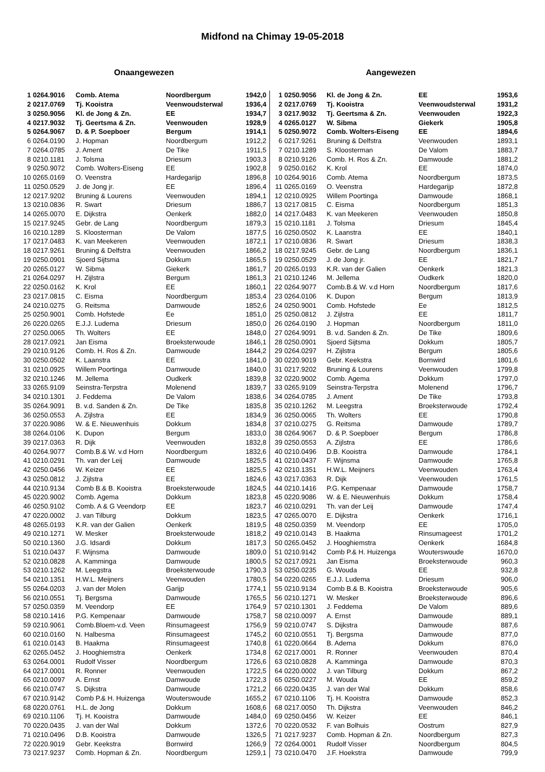Midfond na Chimay 19-05-2018
Onaangewezen Aangewezen
| 1 | 0264.9016 | Comb. Atema | Noordbergum | 1942,0 |
| 2 | 0217.0769 | Tj. Kooistra | Veenwoudsterwal | 1936,4 |
| 3 | 0250.9056 | Kl. de Jong & Zn. | EE | 1934,7 |
| 4 | 0217.9032 | Tj. Geertsma & Zn. | Veenwouden | 1928,9 |
| 5 | 0264.9067 | D. & P. Soepboer | Bergum | 1914,1 |
| 6 | 0264.0190 | J. Hopman | Noordbergum | 1912,2 |
| 7 | 0264.0785 | J. Ament | De Tike | 1911,5 |
| 8 | 0210.1181 | J. Tolsma | Driesum | 1903,3 |
| 9 | 0250.9072 | Comb. Wolters-Eiseng | EE | 1902,8 |
| 10 | 0265.0169 | O. Veenstra | Hardegarijp | 1896,8 |
| 11 | 0250.0529 | J. de Jong jr. | EE | 1896,4 |
| 12 | 0217.9202 | Bruning & Lourens | Veenwouden | 1894,1 |
| 13 | 0210.0836 | R. Swart | Driesum | 1886,7 |
| 14 | 0265.0070 | E. Dijkstra | Oenkerk | 1882,0 |
| 15 | 0217.9245 | Gebr. de Lang | Noordbergum | 1879,3 |
| 16 | 0210.1289 | S. Kloosterman | De Valom | 1877,5 |
| 17 | 0217.0483 | K. van Meekeren | Veenwouden | 1872,1 |
| 18 | 0217.9261 | Bruning & Delfstra | Veenwouden | 1866,2 |
| 19 | 0250.0901 | Sjoerd Sijtsma | Dokkum | 1865,5 |
| 20 | 0265.0127 | W. Sibma | Giekerk | 1861,7 |
| 21 | 0264.0297 | H. Zijlstra | Bergum | 1861,3 |
| 22 | 0250.0162 | K. Krol | EE | 1860,1 |
| 23 | 0217.0815 | C. Eisma | Noordbergum | 1853,4 |
| 24 | 0210.0275 | G. Reitsma | Damwoude | 1852,6 |
| 25 | 0250.9001 | Comb. Hofstede | Ee | 1851,0 |
| 26 | 0220.0265 | E.J.J. Ludema | Driesum | 1850,0 |
| 27 | 0250.0065 | Th. Wolters | EE | 1848,0 |
| 28 | 0217.0921 | Jan Eisma | Broeksterwoude | 1846,1 |
| 29 | 0210.9126 | Comb. H. Ros & Zn. | Damwoude | 1844,2 |
| 30 | 0250.0502 | K. Laanstra | EE | 1841,0 |
| 31 | 0210.0925 | Willem Poortinga | Damwoude | 1840,0 |
| 32 | 0210.1246 | M. Jellema | Oudkerk | 1839,8 |
| 33 | 0265.9109 | Seinstra-Terpstra | Molenend | 1839,7 |
| 34 | 0210.1301 | J. Feddema | De Valom | 1838,6 |
| 35 | 0264.9091 | B. v.d. Sanden & Zn. | De Tike | 1835,8 |
| 36 | 0250.0553 | A. Zijlstra | EE | 1834,9 |
| 37 | 0220.9086 | W. & E. Nieuwenhuis | Dokkum | 1834,8 |
| 38 | 0264.0106 | K. Dupon | Bergum | 1833,0 |
| 39 | 0217.0363 | R. Dijk | Veenwouden | 1832,8 |
| 40 | 0264.9077 | Comb.B.& W. v.d Horn | Noordbergum | 1832,6 |
| 41 | 0210.0291 | Th. van der Leij | Damwoude | 1825,5 |
| 42 | 0250.0456 | W. Keizer | EE | 1825,5 |
| 43 | 0250.0812 | J. Zijlstra | EE | 1824,6 |
| 44 | 0210.9134 | Comb B.& B. Kooistra | Broeksterwoude | 1824,5 |
| 45 | 0220.9002 | Comb. Agema | Dokkum | 1823,8 |
| 46 | 0250.9102 | Comb. A & G Veendorp | EE | 1823,7 |
| 47 | 0220.0002 | J. van Tilburg | Dokkum | 1823,5 |
| 48 | 0265.0193 | K.R. van der Galien | Oenkerk | 1819,5 |
| 49 | 0210.1271 | W. Mesker | Broeksterwoude | 1818,2 |
| 50 | 0210.1360 | J.G. Idsardi | Dokkum | 1817,3 |
| 51 | 0210.0437 | F. Wijnsma | Damwoude | 1809,0 |
| 52 | 0210.0828 | A. Kamminga | Damwoude | 1800,5 |
| 53 | 0210.1262 | M. Leegstra | Broeksterwoude | 1790,3 |
| 54 | 0210.1351 | H.W.L. Meijners | Veenwouden | 1780,5 |
| 55 | 0264.0203 | J. van der Molen | Garijp | 1774,1 |
| 56 | 0210.0551 | Tj. Bergsma | Damwoude | 1765,5 |
| 57 | 0250.0359 | M. Veendorp | EE | 1764,9 |
| 58 | 0210.1416 | P.G. Kempenaar | Damwoude | 1758,7 |
| 59 | 0210.9061 | Comb.Bloem-v.d. Veen | Rinsumageest | 1756,9 |
| 60 | 0210.0160 | N. Halbesma | Rinsumageest | 1745,2 |
| 61 | 0210.0143 | B. Haakma | Rinsumageest | 1740,8 |
| 62 | 0265.0452 | J. Hooghiemstra | Oenkerk | 1734,8 |
| 63 | 0264.0001 | Rudolf Visser | Noordbergum | 1726,6 |
| 64 | 0217.0001 | R. Ronner | Veenwouden | 1722,5 |
| 65 | 0210.0097 | A. Ernst | Damwoude | 1722,3 |
| 66 | 0210.0747 | S. Dijkstra | Damwoude | 1721,2 |
| 67 | 0210.9142 | Comb P.& H. Huizenga | Wouterswoude | 1655,2 |
| 68 | 0220.0761 | H.L. de Jong | Dokkum | 1608,6 |
| 69 | 0210.1106 | Tj. H. Kooistra | Damwoude | 1484,0 |
| 70 | 0220.0435 | J. van der Wal | Dokkum | 1372,6 |
| 71 | 0210.0496 | D.B. Kooistra | Damwoude | 1326,5 |
| 72 | 0220.9019 | Gebr. Keekstra | Bornwird | 1266,9 |
| 73 | 0217.9237 | Comb. Hopman & Zn. | Noordbergum | 1259,1 |
| 1 | 0250.9056 | Kl. de Jong & Zn. | EE | 1953,6 |
| 2 | 0217.0769 | Tj. Kooistra | Veenwoudsterwal | 1931,2 |
| 3 | 0217.9032 | Tj. Geertsma & Zn. | Veenwouden | 1922,3 |
| 4 | 0265.0127 | W. Sibma | Giekerk | 1905,8 |
| 5 | 0250.9072 | Comb. Wolters-Eiseng | EE | 1894,6 |
| 6 | 0217.9261 | Bruning & Delfstra | Veenwouden | 1893,1 |
| 7 | 0210.1289 | S. Kloosterman | De Valom | 1883,7 |
| 8 | 0210.9126 | Comb. H. Ros & Zn. | Damwoude | 1881,2 |
| 9 | 0250.0162 | K. Krol | EE | 1874,0 |
| 10 | 0264.9016 | Comb. Atema | Noordbergum | 1873,5 |
| 11 | 0265.0169 | O. Veenstra | Hardegarijp | 1872,8 |
| 12 | 0210.0925 | Willem Poortinga | Damwoude | 1868,1 |
| 13 | 0217.0815 | C. Eisma | Noordbergum | 1851,3 |
| 14 | 0217.0483 | K. van Meekeren | Veenwouden | 1850,8 |
| 15 | 0210.1181 | J. Tolsma | Driesum | 1845,4 |
| 16 | 0250.0502 | K. Laanstra | EE | 1840,1 |
| 17 | 0210.0836 | R. Swart | Driesum | 1838,3 |
| 18 | 0217.9245 | Gebr. de Lang | Noordbergum | 1836,1 |
| 19 | 0250.0529 | J. de Jong jr. | EE | 1821,7 |
| 20 | 0265.0193 | K.R. van der Galien | Oenkerk | 1821,3 |
| 21 | 0210.1246 | M. Jellema | Oudkerk | 1820,0 |
| 22 | 0264.9077 | Comb.B.& W. v.d Horn | Noordbergum | 1817,6 |
| 23 | 0264.0106 | K. Dupon | Bergum | 1813,9 |
| 24 | 0250.9001 | Comb. Hofstede | Ee | 1812,5 |
| 25 | 0250.0812 | J. Zijlstra | EE | 1811,7 |
| 26 | 0264.0190 | J. Hopman | Noordbergum | 1811,0 |
| 27 | 0264.9091 | B. v.d. Sanden & Zn. | De Tike | 1809,6 |
| 28 | 0250.0901 | Sjoerd Sijtsma | Dokkum | 1805,7 |
| 29 | 0264.0297 | H. Zijlstra | Bergum | 1805,6 |
| 30 | 0220.9019 | Gebr. Keekstra | Bornwird | 1801,6 |
| 31 | 0217.9202 | Bruning & Lourens | Veenwouden | 1799,8 |
| 32 | 0220.9002 | Comb. Agema | Dokkum | 1797,0 |
| 33 | 0265.9109 | Seinstra-Terpstra | Molenend | 1796,7 |
| 34 | 0264.0785 | J. Ament | De Tike | 1793,8 |
| 35 | 0210.1262 | M. Leegstra | Broeksterwoude | 1792,4 |
| 36 | 0250.0065 | Th. Wolters | EE | 1790,8 |
| 37 | 0210.0275 | G. Reitsma | Damwoude | 1789,7 |
| 38 | 0264.9067 | D. & P. Soepboer | Bergum | 1786,8 |
| 39 | 0250.0553 | A. Zijlstra | EE | 1786,6 |
| 40 | 0210.0496 | D.B. Kooistra | Damwoude | 1784,1 |
| 41 | 0210.0437 | F. Wijnsma | Damwoude | 1765,8 |
| 42 | 0210.1351 | H.W.L. Meijners | Veenwouden | 1763,4 |
| 43 | 0217.0363 | R. Dijk | Veenwouden | 1761,5 |
| 44 | 0210.1416 | P.G. Kempenaar | Damwoude | 1758,7 |
| 45 | 0220.9086 | W. & E. Nieuwenhuis | Dokkum | 1758,4 |
| 46 | 0210.0291 | Th. van der Leij | Damwoude | 1747,4 |
| 47 | 0265.0070 | E. Dijkstra | Oenkerk | 1716,1 |
| 48 | 0250.0359 | M. Veendorp | EE | 1705,0 |
| 49 | 0210.0143 | B. Haakma | Rinsumageest | 1701,2 |
| 50 | 0265.0452 | J. Hooghiemstra | Oenkerk | 1684,8 |
| 51 | 0210.9142 | Comb P.& H. Huizenga | Wouterswoude | 1670,0 |
| 52 | 0217.0921 | Jan Eisma | Broeksterwoude | 960,3 |
| 53 | 0250.0235 | G. Wouda | EE | 932,8 |
| 54 | 0220.0265 | E.J.J. Ludema | Driesum | 906,0 |
| 55 | 0210.9134 | Comb B.& B. Kooistra | Broeksterwoude | 905,6 |
| 56 | 0210.1271 | W. Mesker | Broeksterwoude | 896,6 |
| 57 | 0210.1301 | J. Feddema | De Valom | 889,6 |
| 58 | 0210.0097 | A. Ernst | Damwoude | 889,1 |
| 59 | 0210.0747 | S. Dijkstra | Damwoude | 887,6 |
| 60 | 0210.0551 | Tj. Bergsma | Damwoude | 877,0 |
| 61 | 0220.0664 | B. Adema | Dokkum | 876,0 |
| 62 | 0217.0001 | R. Ronner | Veenwouden | 870,4 |
| 63 | 0210.0828 | A. Kamminga | Damwoude | 870,3 |
| 64 | 0220.0002 | J. van Tilburg | Dokkum | 867,2 |
| 65 | 0250.0227 | M. Wouda | EE | 859,2 |
| 66 | 0220.0435 | J. van der Wal | Dokkum | 858,6 |
| 67 | 0210.1106 | Tj. H. Kooistra | Damwoude | 852,3 |
| 68 | 0217.0050 | Th. Dijkstra | Veenwouden | 846,2 |
| 69 | 0250.0456 | W. Keizer | EE | 846,1 |
| 70 | 0220.0532 | F. van Bolhuis | Oostrum | 827,9 |
| 71 | 0217.9237 | Comb. Hopman & Zn. | Noordbergum | 827,3 |
| 72 | 0264.0001 | Rudolf Visser | Noordbergum | 804,5 |
| 73 | 0210.0470 | J.F. Hoekstra | Damwoude | 799,9 |